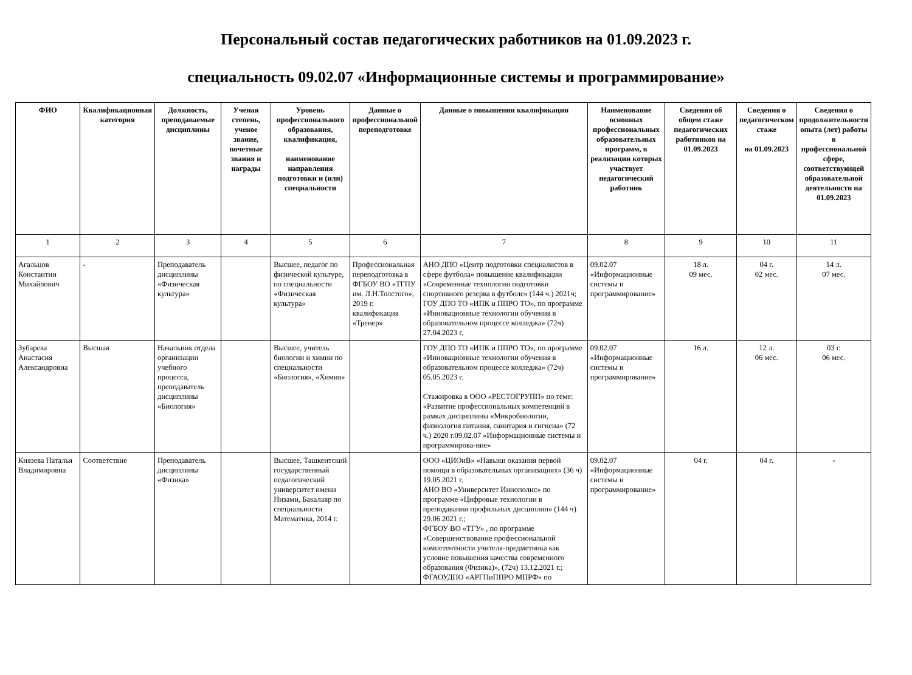Персональный состав педагогических работников на 01.09.2023 г.
специальность 09.02.07 «Информационные системы и программирование»
| ФИО | Квалификационная категория | Должность, преподаваемые дисциплины | Ученая степень, ученое звание, почетные звания и награды | Уровень профессионального образования, квалификация, наименование направления подготовки и (или) специальности | Данные о профессиональной переподготовке | Данные о повышении квалификации | Наименование основных профессиональных образовательных программ, в реализации которых участвует педагогический работник | Сведения об общем стаже педагогических работников на 01.09.2023 | Сведения о педагогическом стаже на 01.09.2023 | Сведения о продолжительности опыта (лет) работы в профессиональной сфере, соответствующей образовательной деятельности на 01.09.2023 |
| --- | --- | --- | --- | --- | --- | --- | --- | --- | --- | --- |
| 1 | 2 | 3 | 4 | 5 | 6 | 7 | 8 | 9 | 10 | 11 |
| Агальцов Константин Михайлович | - | Преподаватель дисциплины «Физическая культура» | | Высшее, педагог по физической культуре, по специальности «Физическая культура» | Профессиональная переподготовка в ФГБОУ ВО «ТГПУ им. Л.Н.Толстого», 2019 г. квалификация «Тренер» | АНО ДПО «Центр подготовки специалистов в сфере футбола» повышение квалификации «Современные технологии подготовки спортивного резерва в футболе» (144 ч.) 2021ч; ГОУ ДПО ТО «ИПК и ППРО ТО», по программе «Инновационные технологии обучения в образовательном процессе колледжа» (72ч) 27.04.2023 г. | 09.02.07 «Информационные системы и программирование» | 18 л. 09 мес. | 04 г. 02 мес. | 14 л. 07 мес. |
| Зубарева Анастасия Александровна | Высшая | Начальник отдела организации учебного процесса, преподаватель дисциплины «Биология» | | Высшее, учитель биологии и химии по специальности «Биология», «Химия» | | ГОУ ДПО ТО «ИПК и ППРО ТО», по программе «Инновационные технологии обучения в образовательном процессе колледжа» (72ч) 05.05.2023 г. Стажировка в ООО «РЕСТОГРУПП» по теме: «Развитие профессиональных компетенций в рамках дисциплины «Микробиологии, физиология питания, санитария и гигиена» (72 ч.) 2020 г.09.02.07 «Информационные системы и программирова-ние» | 09.02.07 «Информационные системы и программирование» | 16 л. | 12 л. 06 мес. | 03 г. 06 мес. |
| Князева Наталья Владимировна | Соответствие | Преподаватель дисциплины «Физика» | | Высшее, Ташкентский государственный педагогический университет имени Низами, Бакалавр по специальности Математика, 2014 г. | | ООО «ЦИОиВ» «Навыки оказания первой помощи в образовательных организациях» (36 ч) 19.05.2021 г. АНО ВО «Университет Иннополис» по программе «Цифровые технологии в преподавании профильных дисциплин» (144 ч) 29.06.2021 г.; ФГБОУ ВО «ТГУ» , по программе «Совершенствование профессиональной компетентности учителя-предметника как условие повышения качества современного образования (Физика)», (72ч) 13.12.2021 г.; ФГАОУДПО «АРГПиППРО МПРФ» по | 09.02.07 «Информационные системы и программирование» | 04 г. | 04 г. | - |